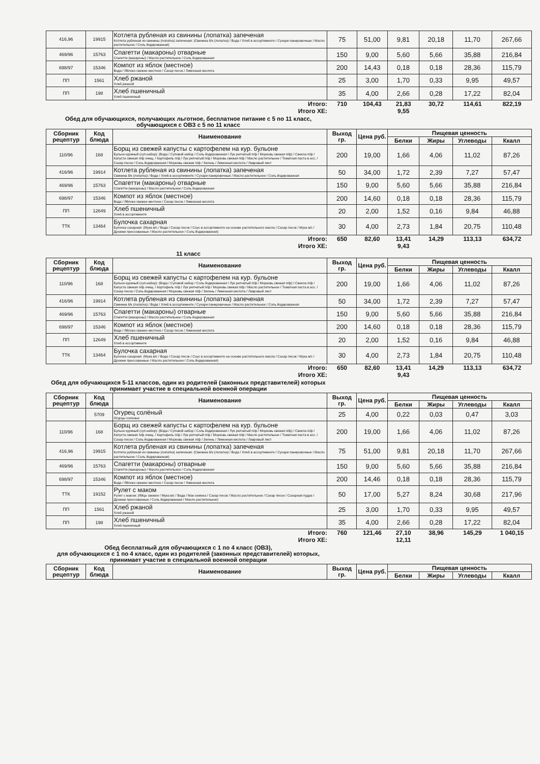| 416,96 | 19915 | Котлета рубленая из свинины (лопатка) запеченая Котлета рубленая из свинины (лопатка) запеченая: (Свинина б/к (лопатка) / Вода / Хлеб в ассортименте / Сухари панировочные / Масло растительное / Соль йодированная) | 75 | 51,00 | 9,81 | 20,18 | 11,70 | 267,66 |
| 469/96 | 15763 | Спагетти (макароны) отварные Спагетти (макароны) / Масло растительное / Соль йодированная | 150 | 9,00 | 5,60 | 5,66 | 35,88 | 216,84 |
| 698/97 | 15346 | Компот из яблок (местное) Вода / Яблоко свежее местное / Сахар песок / Лимонная кислота | 200 | 14,43 | 0,18 | 0,18 | 28,36 | 115,79 |
| ПП | 1561 | Хлеб ржаной Хлеб ржаной | 25 | 3,00 | 1,70 | 0,33 | 9,95 | 49,57 |
| ПП | 198 | Хлеб пшеничный Хлеб пшеничный | 35 | 4,00 | 2,66 | 0,28 | 17,22 | 82,04 |
| Итого: | 710 | 104,43 | 21,83 | 30,72 | 114,61 | 822,19 |
| Итого ХЕ: | | | 9,55 | | | |
Обед для обучающихся, получающих льготное, бесплатное питание с 5 по 11 класс, обучающихся с ОВЗ с 5 по 11 класс
| Сборник рецептур | Код блюда | Наименование | Выход гр. | Цена руб. | Пищевая ценность | | | |
| --- | --- | --- | --- | --- | --- | --- | --- | --- |
| | | | | | Белки | Жиры | Углеводы | Ккалл |
| 110/96 | 168 | Борщ из свежей капусты с картофелем на кур. бульоне Бульон куриный (суп.набор): (Вода / Суповой набор / Соль йодированная / Лук репчатый п/ф / Морковь свежая п/ф) / Свекла п/ф / Капуста свежая п/ф очищ. / Картофель п/ф / Лук репчатый п/ф / Морковь свежая п/ф / Масло растительное / Томатная паста в асс. / Сахар песок / Соль йодированная / Морковь свежая п/ф / Зелень / Лимонная кислота / Лавровый лист | 200 | 19,00 | 1,66 | 4,06 | 11,02 | 87,26 |
| 416/96 | 19914 | Котлета рубленая из свинины (лопатка) запеченая Свинина б/к (лопатка) / Вода / Хлеб в ассортименте / Сухари панировочные / Масло растительное / Соль йодированная | 50 | 34,00 | 1,72 | 2,39 | 7,27 | 57,47 |
| 469/96 | 15763 | Спагетти (макароны) отварные Спагетти (макароны) / Масло растительное / Соль йодированная | 150 | 9,00 | 5,60 | 5,66 | 35,88 | 216,84 |
| 698/97 | 15346 | Компот из яблок (местное) Вода / Яблоко свежее местное / Сахар песок / Лимонная кислота | 200 | 14,60 | 0,18 | 0,18 | 28,36 | 115,79 |
| ПП | 12649 | Хлеб пшеничный Хлеб в ассортименте | 20 | 2,00 | 1,52 | 0,16 | 9,84 | 46,88 |
| ТТК | 13464 | Булочка сахарная Булочка сахарная: (Мука в/с / Вода / Сахар песок / Соус в ассортименте на основе растительного масла / Сахар песок / Мука в/с / Дрожжи прессованные / Масло растительное / Соль йодированная) | 30 | 4,00 | 2,73 | 1,84 | 20,75 | 110,48 |
| Итого: | 650 | 82,60 | 13,41 | 14,29 | 113,13 | 634,72 |
| Итого ХЕ: | | | 9,43 | | | |
11 класс
| Сборник рецептур | Код блюда | Наименование | Выход гр. | Цена руб. | Пищевая ценность | | | |
| --- | --- | --- | --- | --- | --- | --- | --- | --- |
| | | | | | Белки | Жиры | Углеводы | Ккалл |
| 110/96 | 168 | Борщ из свежей капусты с картофелем на кур. бульоне Бульон куриный (суп.набор): (Вода / Суповой набор / Соль йодированная / Лук репчатый п/ф / Морковь свежая п/ф) / Свекла п/ф / Капуста свежая п/ф очищ. / Картофель п/ф / Лук репчатый п/ф / Морковь свежая п/ф / Масло растительное / Томатная паста в асс. / Сахар песок / Соль йодированная / Морковь свежая п/ф / Зелень / Лимонная кислота / Лавровый лист | 200 | 19,00 | 1,66 | 4,06 | 11,02 | 87,26 |
| 416/96 | 19914 | Котлета рубленая из свинины (лопатка) запеченая Свинина б/к (лопатка) / Вода / Хлеб в ассортименте / Сухари панировочные / Масло растительное / Соль йодированная | 50 | 34,00 | 1,72 | 2,39 | 7,27 | 57,47 |
| 469/96 | 15763 | Спагетти (макароны) отварные Спагетти (макароны) / Масло растительное / Соль йодированная | 150 | 9,00 | 5,60 | 5,66 | 35,88 | 216,84 |
| 698/97 | 15346 | Компот из яблок (местное) Вода / Яблоко свежее местное / Сахар песок / Лимонная кислота | 200 | 14,60 | 0,18 | 0,18 | 28,36 | 115,79 |
| ПП | 12649 | Хлеб пшеничный Хлеб в ассортименте | 20 | 2,00 | 1,52 | 0,16 | 9,84 | 46,88 |
| ТТК | 13464 | Булочка сахарная Булочка сахарная: (Мука в/с / Вода / Сахар песок / Соус в ассортименте на основе растительного масла / Сахар песок / Мука в/с / Дрожжи прессованные / Масло растительное / Соль йодированная) | 30 | 4,00 | 2,73 | 1,84 | 20,75 | 110,48 |
| Итого: | 650 | 82,60 | 13,41 | 14,29 | 113,13 | 634,72 |
| Итого ХЕ: | | | 9,43 | | | |
Обед для обучающихся 5-11 классов, один из родителей (законных представителей) которых принимает участие в специальной военной операции
| Сборник рецептур | Код блюда | Наименование | Выход гр. | Цена руб. | Пищевая ценность | | | |
| --- | --- | --- | --- | --- | --- | --- | --- | --- |
| | | | | | Белки | Жиры | Углеводы | Ккалл |
| | 5709 | Огурец солёный Огурцы соленые | 25 | 4,00 | 0,22 | 0,03 | 0,47 | 3,03 |
| 110/96 | 168 | Борщ из свежей капусты с картофелем на кур. бульоне Бульон куриный (суп.набор): (Вода / Суповой набор / Соль йодированная / Лук репчатый п/ф / Морковь свежая п/ф) / Свекла п/ф / Капуста свежая п/ф очищ. / Картофель п/ф / Лук репчатый п/ф / Морковь свежая п/ф / Масло растительное / Томатная паста в асс. / Сахар песок / Соль йодированная / Морковь свежая п/ф / Зелень / Лимонная кислота / Лавровый лист | 200 | 19,00 | 1,66 | 4,06 | 11,02 | 87,26 |
| 416,96 | 19915 | Котлета рубленая из свинины (лопатка) запеченая Котлета рубленая из свинины (лопатка) запеченая: (Свинина б/к (лопатка) / Вода / Хлеб в ассортименте / Сухари панировочные / Масло растительное / Соль йодированная) | 75 | 51,00 | 9,81 | 20,18 | 11,70 | 267,66 |
| 469/96 | 15763 | Спагетти (макароны) отварные Спагетти (макароны) / Масло растительное / Соль йодированная | 150 | 9,00 | 5,60 | 5,66 | 35,88 | 216,84 |
| 698/97 | 15346 | Компот из яблок (местное) Вода / Яблоко свежее местное / Сахар песок / Лимонная кислота | 200 | 14,46 | 0,18 | 0,18 | 28,36 | 115,79 |
| ТТК | 19152 | Рулет с маком Рулет с маком: (Яйцо свежее / Мука в/с / Вода / Мак семена / Сахар песок / Масло растительное / Сахар песок / Сахарная пудра / Дрожжи прессованные / Соль йодированная / Масло растительное) | 50 | 17,00 | 5,27 | 8,24 | 30,68 | 217,96 |
| ПП | 1561 | Хлеб ржаной Хлеб ржаной | 25 | 3,00 | 1,70 | 0,33 | 9,95 | 49,57 |
| ПП | 198 | Хлеб пшеничный Хлеб пшеничный | 35 | 4,00 | 2,66 | 0,28 | 17,22 | 82,04 |
| Итого: | 760 | 121,46 | 27,10 | 38,96 | 145,29 | 1 040,15 |
| Итого ХЕ: | | | 12,11 | | | |
Обед бесплатный для обучающихся с 1 по 4 класс (ОВЗ),
для обучающихся с 1 по 4 класс, один из родителей (законных представителей) которых, принимает участие в специальной военной операции
| Сборник рецептур | Код блюда | Наименование | Выход гр. | Цена руб. | Пищевая ценность | | | |
| --- | --- | --- | --- | --- | --- | --- | --- | --- |
| | | | | | Белки | Жиры | Углеводы | Ккалл |